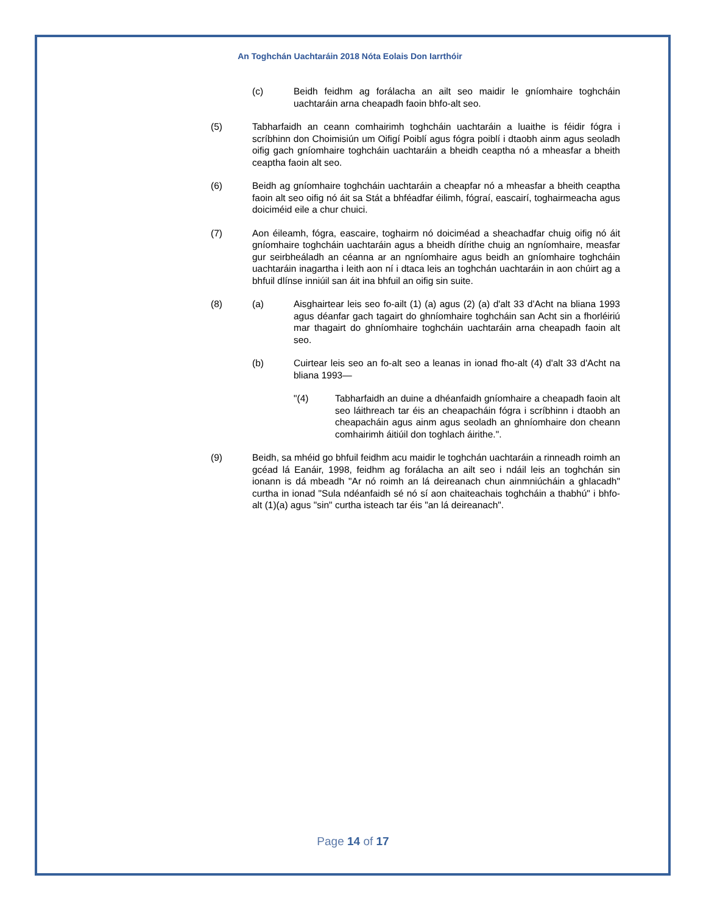An Toghchán Uachtaráin 2018 Nóta Eolais Don Iarrthóir
(c) Beidh feidhm ag forálacha an ailt seo maidir le gníomhaire toghcháin uachtaráin arna cheapadh faoin bhfo-alt seo.
(5) Tabharfaidh an ceann comhairimh toghcháin uachtaráin a luaithe is féidir fógra i scríbhinn don Choimisiún um Oifigí Poiblí agus fógra poiblí i dtaobh ainm agus seoladh oifig gach gníomhaire toghcháin uachtaráin a bheidh ceaptha nó a mheasfar a bheith ceaptha faoin alt seo.
(6) Beidh ag gníomhaire toghcháin uachtaráin a cheapfar nó a mheasfar a bheith ceaptha faoin alt seo oifig nó áit sa Stát a bhféadfar éilimh, fógraí, eascairí, toghairmeacha agus doiciméid eile a chur chuici.
(7) Aon éileamh, fógra, eascaire, toghairm nó doiciméad a sheachadfar chuig oifig nó áit gníomhaire toghcháin uachtaráin agus a bheidh dírithe chuig an ngníomhaire, measfar gur seirbheáladh an céanna ar an ngníomhaire agus beidh an gníomhaire toghcháin uachtaráin inagartha i leith aon ní i dtaca leis an toghchán uachtaráin in aon chúirt ag a bhfuil dlínse inniúil san áit ina bhfuil an oifig sin suite.
(8) (a) Aisghairtear leis seo fo-ailt (1) (a) agus (2) (a) d'alt 33 d'Acht na bliana 1993 agus déanfar gach tagairt do ghníomhaire toghcháin san Acht sin a fhorléiriú mar thagairt do ghníomhaire toghcháin uachtaráin arna cheapadh faoin alt seo.
(b) Cuirtear leis seo an fo-alt seo a leanas in ionad fho-alt (4) d'alt 33 d'Acht na bliana 1993—
"(4) Tabharfaidh an duine a dhéanfaidh gníomhaire a cheapadh faoin alt seo láithreach tar éis an cheapacháin fógra i scríbhinn i dtaobh an cheapacháin agus ainm agus seoladh an ghníomhaire don cheann comhairimh áitiúil don toghlach áirithe.".
(9) Beidh, sa mhéid go bhfuil feidhm acu maidir le toghchán uachtaráin a rinneadh roimh an gcéad lá Eanáir, 1998, feidhm ag forálacha an ailt seo i ndáil leis an toghchán sin ionann is dá mbeadh "Ar nó roimh an lá deireanach chun ainmniúcháin a ghlacadh" curtha in ionad "Sula ndéanfaidh sé nó sí aon chaiteachais toghcháin a thabhú" i bhfo-alt (1)(a) agus "sin" curtha isteach tar éis "an lá deireanach".
Page 14 of 17